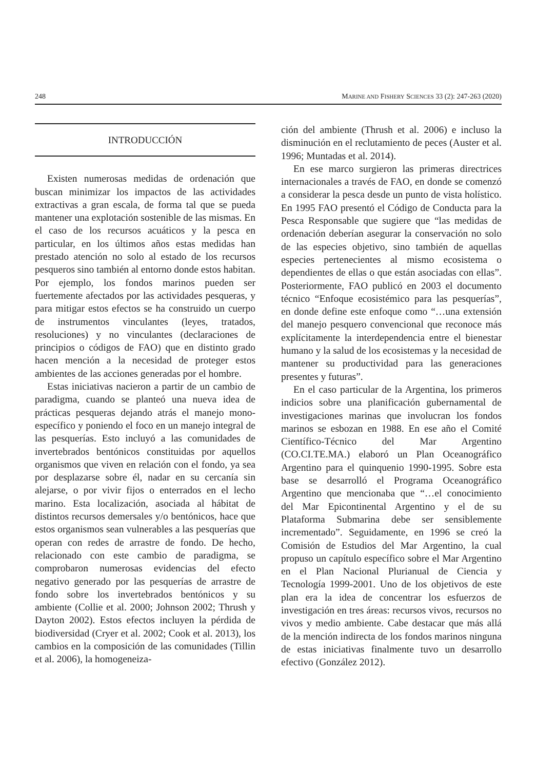248 MARINE AND FISHERY SCIENCES 33 (2): 247-263 (2020)
INTRODUCCIÓN
Existen numerosas medidas de ordenación que buscan minimizar los impactos de las actividades extractivas a gran escala, de forma tal que se pueda mantener una explotación sostenible de las mismas. En el caso de los recursos acuáticos y la pesca en particular, en los últimos años estas medidas han prestado atención no solo al estado de los recursos pesqueros sino también al entorno donde estos habitan. Por ejemplo, los fondos marinos pueden ser fuertemente afectados por las actividades pesqueras, y para mitigar estos efectos se ha construido un cuerpo de instrumentos vinculantes (leyes, tratados, resoluciones) y no vinculantes (declaraciones de principios o códigos de FAO) que en distinto grado hacen mención a la necesidad de proteger estos ambientes de las acciones generadas por el hombre.
Estas iniciativas nacieron a partir de un cambio de paradigma, cuando se planteó una nueva idea de prácticas pesqueras dejando atrás el manejo mono-específico y poniendo el foco en un manejo integral de las pesquerías. Esto incluyó a las comunidades de invertebrados bentónicos constituidas por aquellos organismos que viven en relación con el fondo, ya sea por desplazarse sobre él, nadar en su cercanía sin alejarse, o por vivir fijos o enterrados en el lecho marino. Esta localización, asociada al hábitat de distintos recursos demersales y/o bentónicos, hace que estos organismos sean vulnerables a las pesquerías que operan con redes de arrastre de fondo. De hecho, relacionado con este cambio de paradigma, se comprobaron numerosas evidencias del efecto negativo generado por las pesquerías de arrastre de fondo sobre los invertebrados bentónicos y su ambiente (Collie et al. 2000; Johnson 2002; Thrush y Dayton 2002). Estos efectos incluyen la pérdida de biodiversidad (Cryer et al. 2002; Cook et al. 2013), los cambios en la composición de las comunidades (Tillin et al. 2006), la homogeneiza-
ción del ambiente (Thrush et al. 2006) e incluso la disminución en el reclutamiento de peces (Auster et al. 1996; Muntadas et al. 2014).
En ese marco surgieron las primeras directrices internacionales a través de FAO, en donde se comenzó a considerar la pesca desde un punto de vista holístico. En 1995 FAO presentó el Código de Conducta para la Pesca Responsable que sugiere que “las medidas de ordenación deberían asegurar la conservación no solo de las especies objetivo, sino también de aquellas especies pertenecientes al mismo ecosistema o dependientes de ellas o que están asociadas con ellas”. Posteriormente, FAO publicó en 2003 el documento técnico “Enfoque ecosistémico para las pesquerías”, en donde define este enfoque como “…una extensión del manejo pesquero convencional que reconoce más explícitamente la interdependencia entre el bienestar humano y la salud de los ecosistemas y la necesidad de mantener su productividad para las generaciones presentes y futuras”.
En el caso particular de la Argentina, los primeros indicios sobre una planificación gubernamental de investigaciones marinas que involucran los fondos marinos se esbozan en 1988. En ese año el Comité Científico-Técnico del Mar Argentino (CO.CI.TE.MA.) elaboró un Plan Oceanográfico Argentino para el quinquenio 1990-1995. Sobre esta base se desarrolló el Programa Oceanográfico Argentino que mencionaba que “…el conocimiento del Mar Epicontinental Argentino y el de su Plataforma Submarina debe ser sensiblemente incrementado”. Seguidamente, en 1996 se creó la Comisión de Estudios del Mar Argentino, la cual propuso un capítulo específico sobre el Mar Argentino en el Plan Nacional Plurianual de Ciencia y Tecnología 1999-2001. Uno de los objetivos de este plan era la idea de concentrar los esfuerzos de investigación en tres áreas: recursos vivos, recursos no vivos y medio ambiente. Cabe destacar que más allá de la mención indirecta de los fondos marinos ninguna de estas iniciativas finalmente tuvo un desarrollo efectivo (González 2012).